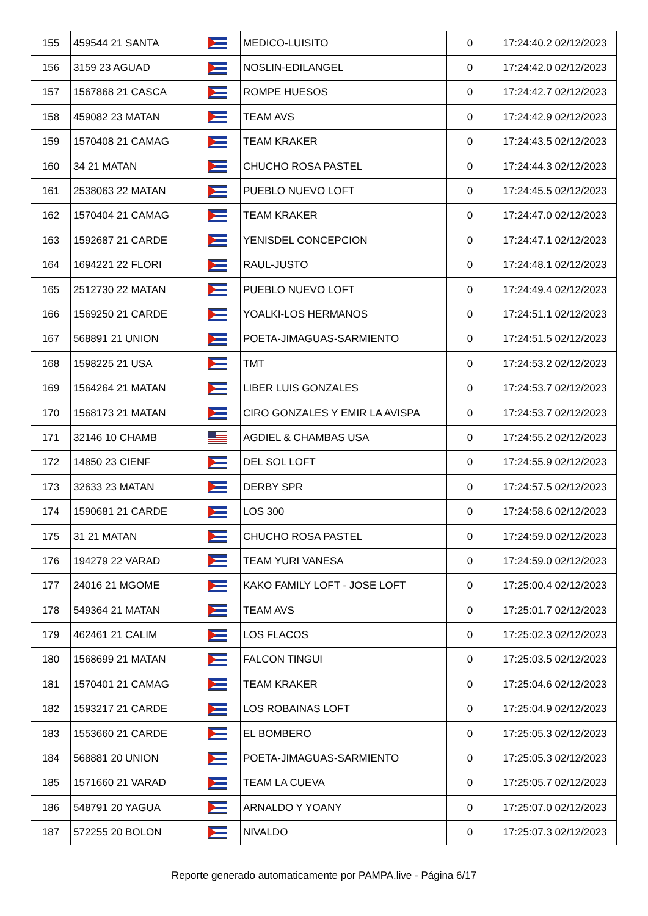| 155 | 459544 21 SANTA | | MEDICO-LUISITO | 0 | 17:24:40.2 02/12/2023 |
| 156 | 3159 23 AGUAD | | NOSLIN-EDILANGEL | 0 | 17:24:42.0 02/12/2023 |
| 157 | 1567868 21 CASCA | | ROMPE HUESOS | 0 | 17:24:42.7 02/12/2023 |
| 158 | 459082 23 MATAN | | TEAM AVS | 0 | 17:24:42.9 02/12/2023 |
| 159 | 1570408 21 CAMAG | | TEAM KRAKER | 0 | 17:24:43.5 02/12/2023 |
| 160 | 34 21 MATAN | | CHUCHO ROSA PASTEL | 0 | 17:24:44.3 02/12/2023 |
| 161 | 2538063 22 MATAN | | PUEBLO NUEVO LOFT | 0 | 17:24:45.5 02/12/2023 |
| 162 | 1570404 21 CAMAG | | TEAM KRAKER | 0 | 17:24:47.0 02/12/2023 |
| 163 | 1592687 21 CARDE | | YENISDEL CONCEPCION | 0 | 17:24:47.1 02/12/2023 |
| 164 | 1694221 22 FLORI | | RAUL-JUSTO | 0 | 17:24:48.1 02/12/2023 |
| 165 | 2512730 22 MATAN | | PUEBLO NUEVO LOFT | 0 | 17:24:49.4 02/12/2023 |
| 166 | 1569250 21 CARDE | | YOALKI-LOS HERMANOS | 0 | 17:24:51.1 02/12/2023 |
| 167 | 568891 21 UNION | | POETA-JIMAGUAS-SARMIENTO | 0 | 17:24:51.5 02/12/2023 |
| 168 | 1598225 21 USA | | TMT | 0 | 17:24:53.2 02/12/2023 |
| 169 | 1564264 21 MATAN | | LIBER LUIS GONZALES | 0 | 17:24:53.7 02/12/2023 |
| 170 | 1568173 21 MATAN | | CIRO GONZALES Y EMIR LA AVISPA | 0 | 17:24:53.7 02/12/2023 |
| 171 | 32146 10 CHAMB | | AGDIEL & CHAMBAS USA | 0 | 17:24:55.2 02/12/2023 |
| 172 | 14850 23 CIENF | | DEL SOL LOFT | 0 | 17:24:55.9 02/12/2023 |
| 173 | 32633 23 MATAN | | DERBY SPR | 0 | 17:24:57.5 02/12/2023 |
| 174 | 1590681 21 CARDE | | LOS 300 | 0 | 17:24:58.6 02/12/2023 |
| 175 | 31 21 MATAN | | CHUCHO ROSA PASTEL | 0 | 17:24:59.0 02/12/2023 |
| 176 | 194279 22 VARAD | | TEAM YURI VANESA | 0 | 17:24:59.0 02/12/2023 |
| 177 | 24016 21 MGOME | | KAKO FAMILY LOFT - JOSE LOFT | 0 | 17:25:00.4 02/12/2023 |
| 178 | 549364 21 MATAN | | TEAM AVS | 0 | 17:25:01.7 02/12/2023 |
| 179 | 462461 21 CALIM | | LOS FLACOS | 0 | 17:25:02.3 02/12/2023 |
| 180 | 1568699 21 MATAN | | FALCON TINGUI | 0 | 17:25:03.5 02/12/2023 |
| 181 | 1570401 21 CAMAG | | TEAM KRAKER | 0 | 17:25:04.6 02/12/2023 |
| 182 | 1593217 21 CARDE | | LOS ROBAINAS LOFT | 0 | 17:25:04.9 02/12/2023 |
| 183 | 1553660 21 CARDE | | EL BOMBERO | 0 | 17:25:05.3 02/12/2023 |
| 184 | 568881 20 UNION | | POETA-JIMAGUAS-SARMIENTO | 0 | 17:25:05.3 02/12/2023 |
| 185 | 1571660 21 VARAD | | TEAM LA CUEVA | 0 | 17:25:05.7 02/12/2023 |
| 186 | 548791 20 YAGUA | | ARNALDO Y YOANY | 0 | 17:25:07.0 02/12/2023 |
| 187 | 572255 20 BOLON | | NIVALDO | 0 | 17:25:07.3 02/12/2023 |
Reporte generado automaticamente por PAMPA.live - Página 6/17